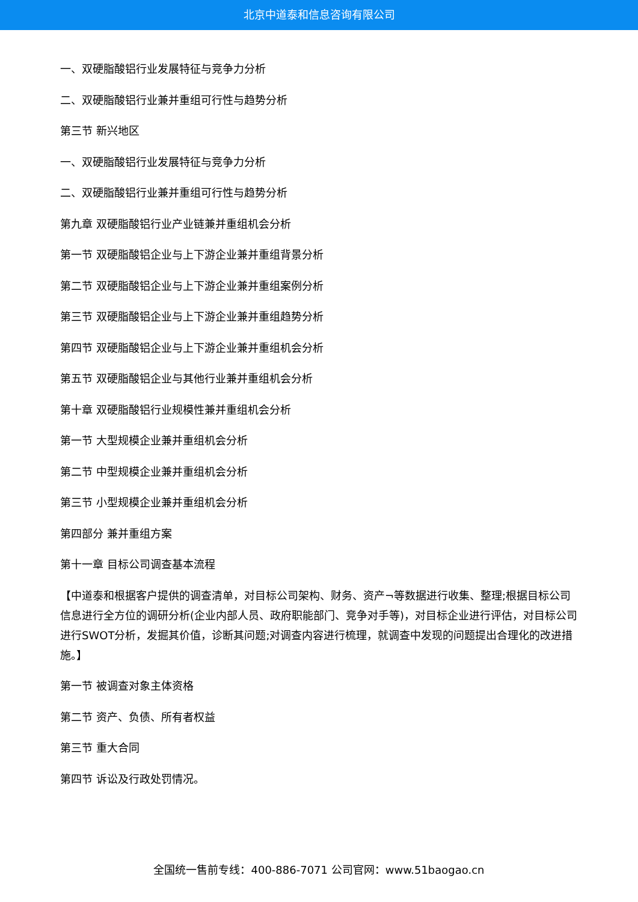北京中道泰和信息咨询有限公司
一、双硬脂酸铝行业发展特征与竞争力分析
二、双硬脂酸铝行业兼并重组可行性与趋势分析
第三节 新兴地区
一、双硬脂酸铝行业发展特征与竞争力分析
二、双硬脂酸铝行业兼并重组可行性与趋势分析
第九章 双硬脂酸铝行业产业链兼并重组机会分析
第一节 双硬脂酸铝企业与上下游企业兼并重组背景分析
第二节 双硬脂酸铝企业与上下游企业兼并重组案例分析
第三节 双硬脂酸铝企业与上下游企业兼并重组趋势分析
第四节 双硬脂酸铝企业与上下游企业兼并重组机会分析
第五节 双硬脂酸铝企业与其他行业兼并重组机会分析
第十章 双硬脂酸铝行业规模性兼并重组机会分析
第一节 大型规模企业兼并重组机会分析
第二节 中型规模企业兼并重组机会分析
第三节 小型规模企业兼并重组机会分析
第四部分 兼并重组方案
第十一章 目标公司调查基本流程
【中道泰和根据客户提供的调查清单，对目标公司架构、财务、资产¬等数据进行收集、整理;根据目标公司信息进行全方位的调研分析(企业内部人员、政府职能部门、竞争对手等)，对目标企业进行评估，对目标公司进行SWOT分析，发掘其价值，诊断其问题;对调查内容进行梳理，就调查中发现的问题提出合理化的改进措施。】
第一节 被调查对象主体资格
第二节 资产、负债、所有者权益
第三节 重大合同
第四节 诉讼及行政处罚情况。
全国统一售前专线：400-886-7071 公司官网：www.51baogao.cn